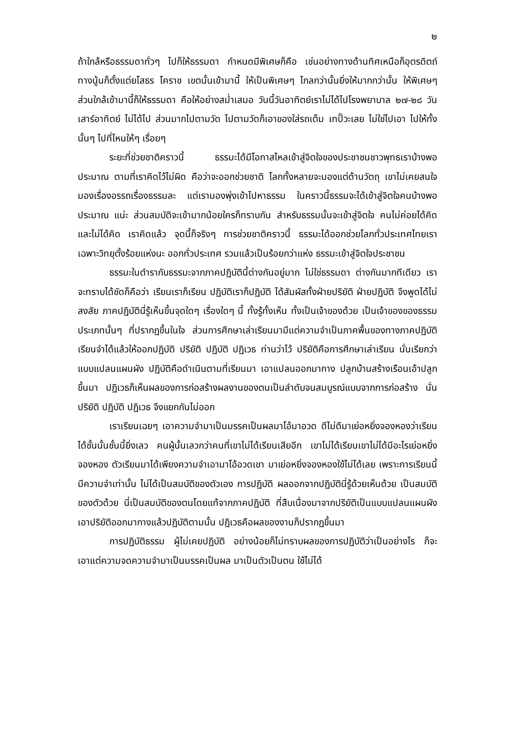๒
ถ้าใกล้หรือธรรมดาทั่วๆ ไปก็ให้ธรรมดา กำหนดมีพิเศษก็คือ เช่นอย่างทางด้านทิศเหนือก็อุตรดิตถ์ ทางนู้นก็ตั้งแต่ยโสธร โคราช เขตนั้นเข้ามานี้ ให้เป็นพิเศษๆ ไกลกว่านั้นยิ่งให้มากกว่านั้น ให้พิเศษๆ ส่วนใกล้เข้ามานี้ก็ให้ธรรมดา คือให้อย่างสม่ำเสมอ วันนี้วันอาทิตย์เราไม่ได้ไปโรงพยาบาล ๒๗-๒๘ วันเสาร์อาทิตย์ ไม่ได้ไป ส่วนมากไปตามวัด ไปตามวัดก็เอาของใส่รถเต็ม เทปั๊วะเลย ไม่ใช่ไปเอา ไปให้ทั้งนั้นๆ ไปที่ไหนให้ๆ เรื่อยๆ
ระยะที่ช่วยชาติคราวนี้ ธรรมะได้มีโอกาสไหลเข้าสู่จิตใจของประชาชนชาวพุทธเราบ้างพอประมาณ ตามที่เราคิดไว้ไม่ผิด คือว่าจะออกช่วยชาติ โลกทั้งหลายจะมองแต่ด้านวัตถุ เขาไม่เคยสนใจมองเรื่องอรรถเรื่องธรรมละ แต่เรามองพุ่งเข้าไปหาธรรม ในคราวนี้ธรรมจะได้เข้าสู่จิตใจคนบ้างพอประมาณ แน่ะ ส่วนสมบัติจะเข้ามากน้อยใครก็ทราบกัน สำหรับธรรมนั้นจะเข้าสู่จิตใจ คนไม่ค่อยได้คิดและไม่ได้คิด เราคิดแล้ว จุดนี้ก็จริงๆ การช่วยชาติคราวนี้ ธรรมะได้ออกช่วยโลกทั่วประเทศไทยเรา เฉพาะวิทยุตั้งร้อยแห่งนะ ออกทั่วประเทศ รวมแล้วเป็นร้อยกว่าแห่ง ธรรมะเข้าสู่จิตใจประชาชน
ธรรมะในตำรากับธรรมะจากภาคปฏิบัตินี้ต่างกันอยู่มาก ไม่ใช่ธรรมดา ต่างกันมากทีเดียว เราจะทราบได้ชัดก็คือว่า เรียนเราก็เรียน ปฏิบัติเราก็ปฏิบัติ ได้สัมผัสทั้งฝ่ายปริยัติ ฝ่ายปฏิบัติ จึงพูดได้ไม่สงสัย ภาคปฏิบัตินี่รู้เห็นขึ้นจุดใดๆ เรื่องใดๆ นี้ ทั้งรู้ทั้งเห็น ทั้งเป็นเจ้าของด้วย เป็นเจ้าของของธรรมประเภทนั้นๆ ที่ปรากฏขึ้นในใจ ส่วนการศึกษาเล่าเรียนมามีแต่ความจำเป็นภาคพื้นของทางภาคปฏิบัติ เรียนจำได้แล้วให้ออกปฏิบัติ ปริยัติ ปฏิบัติ ปฏิเวธ ท่านว่าไว้ ปริยัติคือการศึกษาเล่าเรียน นั่นเรียกว่าแบบแปลนแผนผัง ปฏิบัติคือดำเนินตามที่เรียนมา เอาแปลนออกมากาง ปลูกบ้านสร้างเรือนเอ้าปลูกขึ้นมา ปฏิเวธก็เห็นผลของการก่อสร้างผลงานของตนเป็นลำดับจนสมบูรณ์แบบจากการก่อสร้าง นั่น ปริยัติ ปฏิบัติ ปฏิเวธ จึงแยกกันไม่ออก
เราเรียนเฉยๆ เอาความจำมาเป็นมรรคเป็นผลมาโอ้มาอวด ดีไม่ดีมาเย่อหยิ่งจองหองว่าเรียนได้ชั้นนั้นชั้นนี้ยิ่งเลว คนผู้นั้นเลวกว่าคนที่เขาไม่ได้เรียนเสียอีก เขาไม่ได้เรียนเขาไม่ได้มีอะไรเย่อหยิ่งจองหอง ตัวเรียนมาได้เพียงความจำเอามาโอ้อวดเขา มาเย่อหยิ่งจองหองใช้ไม่ได้เลย เพราะการเรียนนี้มีความจำเท่านั้น ไม่ได้เป็นสมบัติของตัวเอง การปฏิบัติ ผลออกจากปฏิบัตินี่รู้ด้วยเห็นด้วย เป็นสมบัติของตัวด้วย นี่เป็นสมบัติของตนโดยแท้จากภาคปฏิบัติ ที่สืบเนื่องมาจากปริยัติเป็นแบบแปลนแผนผังเอาปริยัติออกมากางแล้วปฏิบัติตามนั้น ปฏิเวธคือผลของงานก็ปรากฏขึ้นมา
การปฏิบัติธรรม ผู้ไม่เคยปฏิบัติ อย่างน้อยก็ไม่ทราบผลของการปฏิบัติว่าเป็นอย่างไร ก็จะเอาแต่ความจดความจำมาเป็นมรรคเป็นผล มาเป็นตัวเป็นตน ใช้ไม่ได้